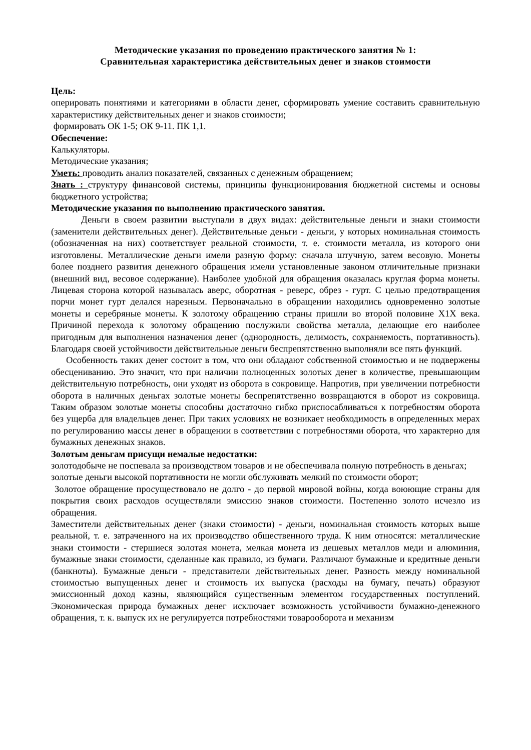Методические указания по проведению практического занятия № 1:
Сравнительная характеристика действительных денег и знаков стоимости
Цель:
оперировать понятиями и категориями в области денег, сформировать умение составить сравнительную характеристику действительных денег и знаков стоимости;
формировать ОК 1-5; ОК 9-11. ПК 1,1.
Обеспечение:
Калькуляторы.
Методические указания;
Уметь: проводить анализ показателей, связанных с денежным обращением;
Знать : структуру финансовой системы, принципы функционирования бюджетной системы и основы бюджетного устройства;
Методические указания по выполнению практического занятия.
Деньги в своем развитии выступали в двух видах: действительные деньги и знаки стоимости (заменители действительных денег). Действительные деньги - деньги, у которых номинальная стоимость (обозначенная на них) соответствует реальной стоимости, т. е. стоимости металла, из которого они изготовлены. Металлические деньги имели разную форму: сначала штучную, затем весовую. Монеты более позднего развития денежного обращения имели установленные законом отличительные признаки (внешний вид, весовое содержание). Наиболее удобной для обращения оказалась круглая форма монеты. Лицевая сторона которой называлась аверс, оборотная - реверс, обрез - гурт. С целью предотвращения порчи монет гурт делался нарезным. Первоначально в обращении находились одновременно золотые монеты и серебряные монеты. К золотому обращению страны пришли во второй половине X1X века. Причиной перехода к золотому обращению послужили свойства металла, делающие его наиболее пригодным для выполнения назначения денег (однородность, делимость, сохраняемость, портативность). Благодаря своей устойчивости действительные деньги беспрепятственно выполняли все пять функций.
Особенность таких денег состоит в том, что они обладают собственной стоимостью и не подвержены обесцениванию. Это значит, что при наличии полноценных золотых денег в количестве, превышающим действительную потребность, они уходят из оборота в сокровище. Напротив, при увеличении потребности оборота в наличных деньгах золотые монеты беспрепятственно возвращаются в оборот из сокровища. Таким образом золотые монеты способны достаточно гибко приспосабливаться к потребностям оборота без ущерба для владельцев денег. При таких условиях не возникает необходимость в определенных мерах по регулированию массы денег в обращении в соответствии с потребностями оборота, что характерно для бумажных денежных знаков.
Золотым деньгам присущи немалые недостатки:
золотодобыче не поспевала за производством товаров и не обеспечивала полную потребность в деньгах;
золотые деньги высокой портативности не могли обслуживать мелкий по стоимости оборот;
Золотое обращение просуществовало не долго - до первой мировой войны, когда воюющие страны для покрытия своих расходов осуществляли эмиссию знаков стоимости. Постепенно золото исчезло из обращения.
Заместители действительных денег (знаки стоимости) - деньги, номинальная стоимость которых выше реальной, т. е. затраченного на их производство общественного труда. К ним относятся: металлические знаки стоимости - стершиеся золотая монета, мелкая монета из дешевых металлов меди и алюминия, бумажные знаки стоимости, сделанные как правило, из бумаги. Различают бумажные и кредитные деньги (банкноты). Бумажные деньги - представители действительных денег. Разность между номинальной стоимостью выпущенных денег и стоимость их выпуска (расходы на бумагу, печать) образуют эмиссионный доход казны, являющийся существенным элементом государственных поступлений. Экономическая природа бумажных денег исключает возможность устойчивости бумажно-денежного обращения, т. к. выпуск их не регулируется потребностями товарооборота и механизм